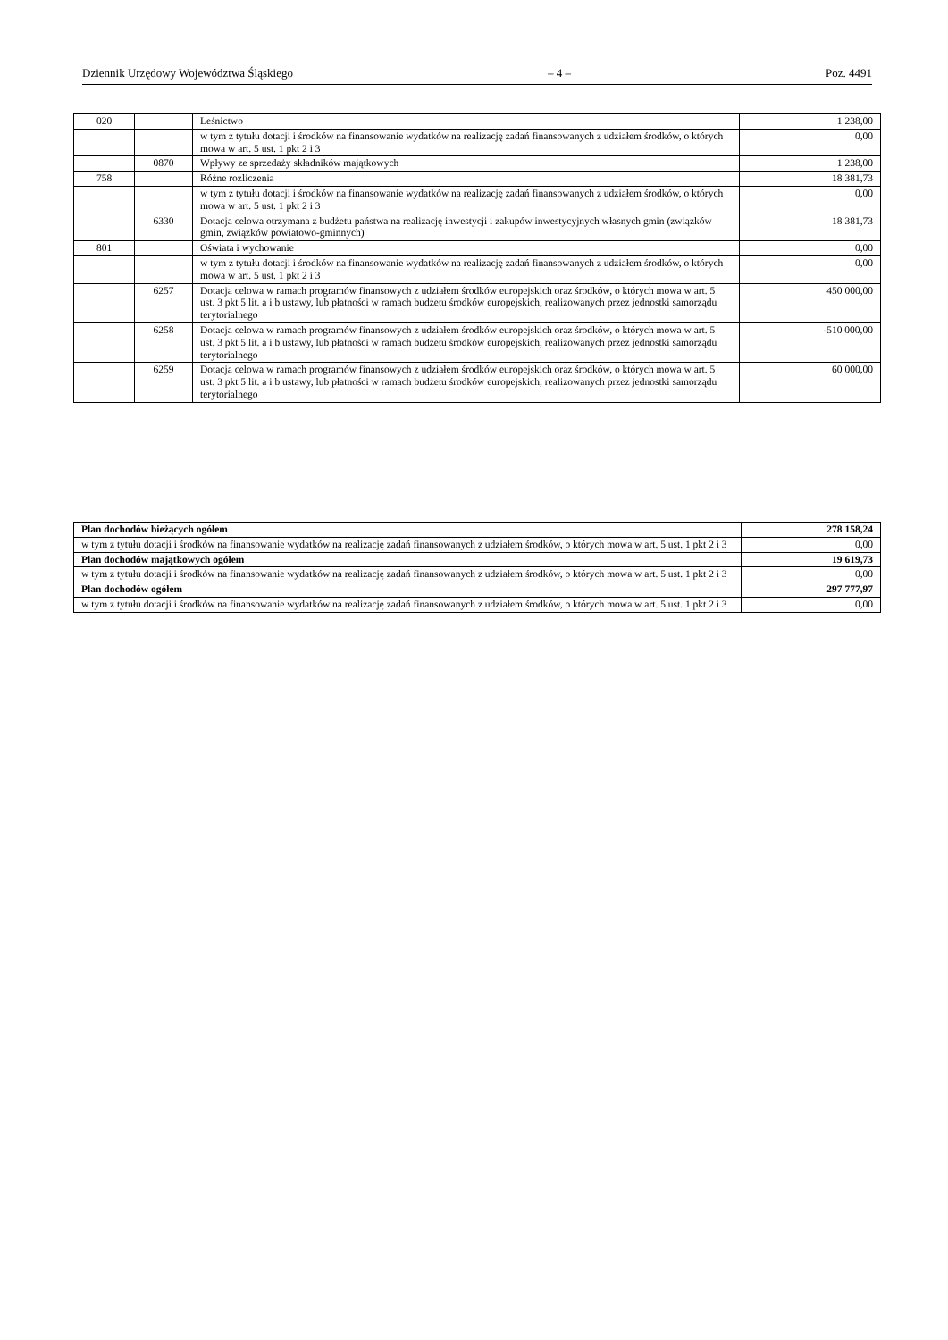Dziennik Urzędowy Województwa Śląskiego – 4 – Poz. 4491
| 020 | | Leśnictwo | 1 238,00 |
| | | w tym z tytułu dotacji i środków na finansowanie wydatków na realizację zadań finansowanych z udziałem środków, o których mowa w art. 5 ust. 1 pkt 2 i 3 | 0,00 |
| | 0870 | Wpływy ze sprzedaży składników majątkowych | 1 238,00 |
| 758 | | Różne rozliczenia | 18 381,73 |
| | | w tym z tytułu dotacji i środków na finansowanie wydatków na realizację zadań finansowanych z udziałem środków, o których mowa w art. 5 ust. 1 pkt 2 i 3 | 0,00 |
| | 6330 | Dotacja celowa otrzymana z budżetu państwa na realizację inwestycji i zakupów inwestycyjnych własnych gmin (związków gmin, związków powiatowo-gminnych) | 18 381,73 |
| 801 | | Oświata i wychowanie | 0,00 |
| | | w tym z tytułu dotacji i środków na finansowanie wydatków na realizację zadań finansowanych z udziałem środków, o których mowa w art. 5 ust. 1 pkt 2 i 3 | 0,00 |
| | 6257 | Dotacja celowa w ramach programów finansowych z udziałem środków europejskich oraz środków, o których mowa w art. 5 ust. 3 pkt 5 lit. a i b ustawy, lub płatności w ramach budżetu środków europejskich, realizowanych przez jednostki samorządu terytorialnego | 450 000,00 |
| | 6258 | Dotacja celowa w ramach programów finansowych z udziałem środków europejskich oraz środków, o których mowa w art. 5 ust. 3 pkt 5 lit. a i b ustawy, lub płatności w ramach budżetu środków europejskich, realizowanych przez jednostki samorządu terytorialnego | -510 000,00 |
| | 6259 | Dotacja celowa w ramach programów finansowych z udziałem środków europejskich oraz środków, o których mowa w art. 5 ust. 3 pkt 5 lit. a i b ustawy, lub płatności w ramach budżetu środków europejskich, realizowanych przez jednostki samorządu terytorialnego | 60 000,00 |
| Plan dochodów bieżących ogółem | 278 158,24 |
| w tym z tytułu dotacji i środków na finansowanie wydatków na realizację zadań finansowanych z udziałem środków, o których mowa w art. 5 ust. 1 pkt 2 i 3 | 0,00 |
| Plan dochodów majątkowych ogółem | 19 619,73 |
| w tym z tytułu dotacji i środków na finansowanie wydatków na realizację zadań finansowanych z udziałem środków, o których mowa w art. 5 ust. 1 pkt 2 i 3 | 0,00 |
| Plan dochodów ogółem | 297 777,97 |
| w tym z tytułu dotacji i środków na finansowanie wydatków na realizację zadań finansowanych z udziałem środków, o których mowa w art. 5 ust. 1 pkt 2 i 3 | 0,00 |